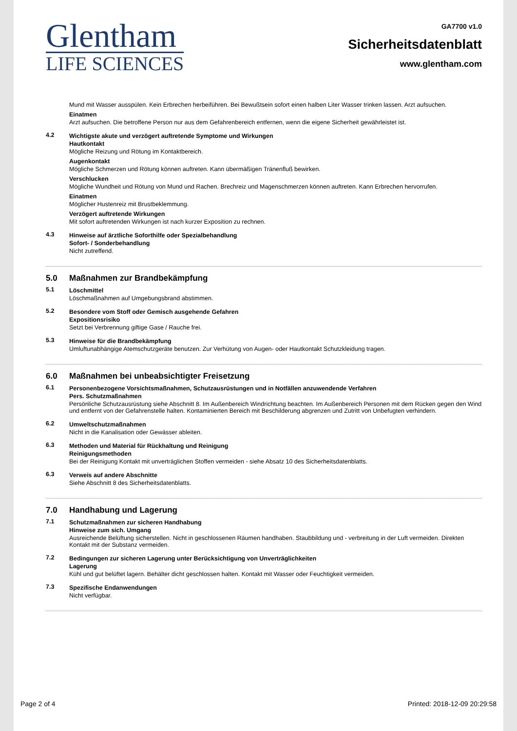Glentham
LIFE SCIENCES
GA7700 v1.0
Sicherheitsdatenblatt
www.glentham.com
Mund mit Wasser ausspülen. Kein Erbrechen herbeiführen. Bei Bewußtsein sofort einen halben Liter Wasser trinken lassen. Arzt aufsuchen.
Einatmen
Arzt aufsuchen. Die betroffene Person nur aus dem Gefahrenbereich entfernen, wenn die eigene Sicherheit gewährleistet ist.
4.2 Wichtigste akute und verzögert auftretende Symptome und Wirkungen
Hautkontakt
Mögliche Reizung und Rötung im Kontaktbereich.
Augenkontakt
Mögliche Schmerzen und Rötung können auftreten. Kann übermäßigen Tränenfluß bewirken.
Verschlucken
Mögliche Wundheit und Rötung von Mund und Rachen. Brechreiz und Magenschmerzen können auftreten. Kann Erbrechen hervorrufen.
Einatmen
Möglicher Hustenreiz mit Brustbeklemmung.
Verzögert auftretende Wirkungen
Mit sofort auftretenden Wirkungen ist nach kurzer Exposition zu rechnen.
4.3 Hinweise auf ärztliche Soforthilfe oder Spezialbehandlung
Sofort- / Sonderbehandlung
Nicht zutreffend.
5.0 Maßnahmen zur Brandbekämpfung
5.1 Löschmittel
Löschmaßnahmen auf Umgebungsbrand abstimmen.
5.2 Besondere vom Stoff oder Gemisch ausgehende Gefahren
Expositionsrisiko
Setzt bei Verbrennung giftige Gase / Rauche frei.
5.3 Hinweise für die Brandbekämpfung
Umluftunabhängige Atemschutzgeräte benutzen. Zur Verhütung von Augen- oder Hautkontakt Schutzkleidung tragen.
6.0 Maßnahmen bei unbeabsichtigter Freisetzung
6.1 Personenbezogene Vorsichtsmaßnahmen, Schutzausrüstungen und in Notfällen anzuwendende Verfahren
Pers. Schutzmaßnahmen
Persönliche Schutzausrüstung siehe Abschnitt 8. Im Außenbereich Windrichtung beachten. Im Außenbereich Personen mit dem Rücken gegen den Wind und entfernt von der Gefahrenstelle halten. Kontaminierten Bereich mit Beschilderung abgrenzen und Zutritt von Unbefugten verhindern.
6.2 Umweltschutzmaßnahmen
Nicht in die Kanalisation oder Gewässer ableiten.
6.3 Methoden und Material für Rückhaltung und Reinigung
Reinigungsmethoden
Bei der Reinigung Kontakt mit unverträglichen Stoffen vermeiden - siehe Absatz 10 des Sicherheitsdatenblatts.
6.3 Verweis auf andere Abschnitte
Siehe Abschnitt 8 des Sicherheitsdatenblatts.
7.0 Handhabung und Lagerung
7.1 Schutzmaßnahmen zur sicheren Handhabung
Hinweise zum sich. Umgang
Ausreichende Belüftung sicherstellen. Nicht in geschlossenen Räumen handhaben. Staubbildung und - verbreitung in der Luft vermeiden. Direkten Kontakt mit der Substanz vermeiden.
7.2 Bedingungen zur sicheren Lagerung unter Berücksichtigung von Unverträglichkeiten
Lagerung
Kühl und gut belüftet lagern. Behälter dicht geschlossen halten. Kontakt mit Wasser oder Feuchtigkeit vermeiden.
7.3 Spezifische Endanwendungen
Nicht verfügbar.
Page 2 of 4 Printed: 2018-12-09 20:29:58